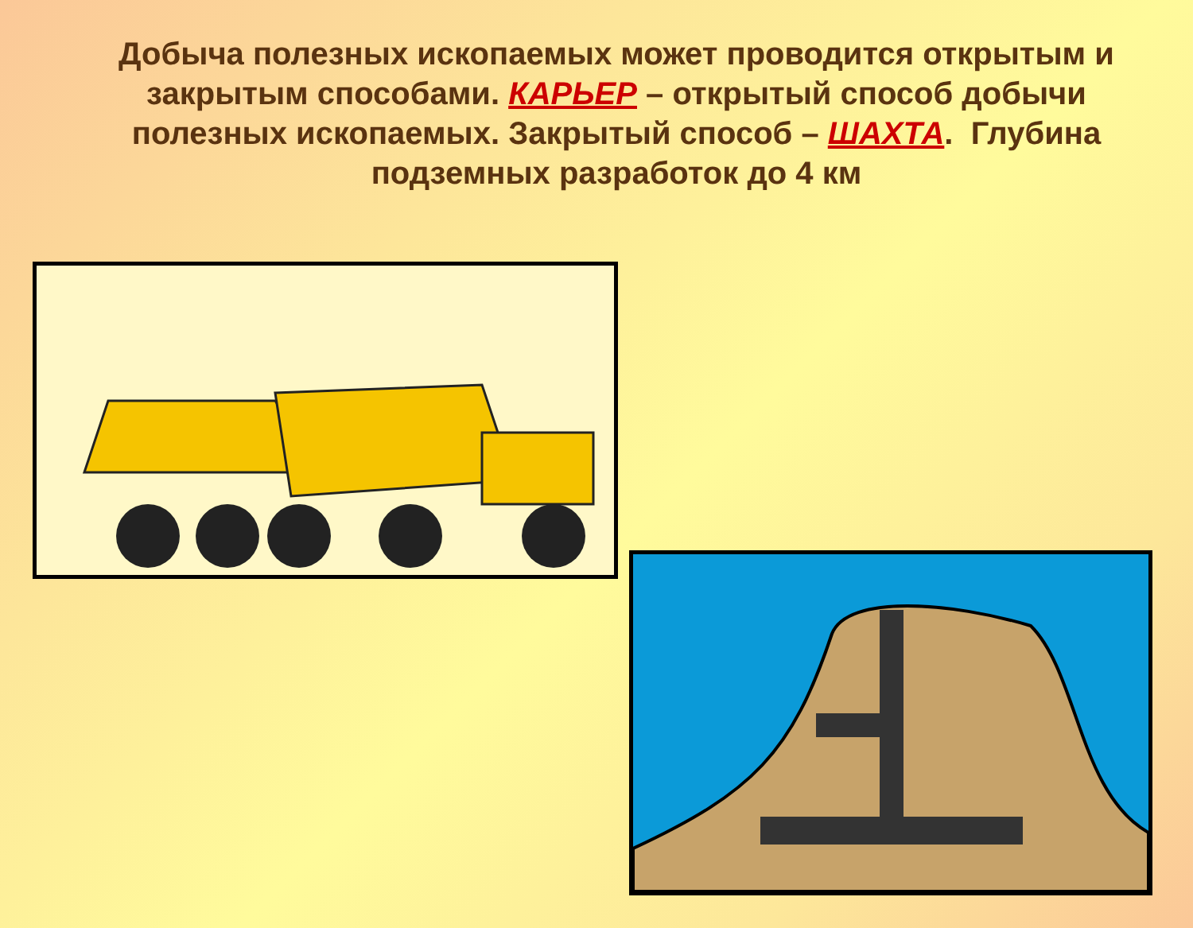Добыча полезных ископаемых может проводится открытым и закрытым способами. КАРЬЕР – открытый способ добычи полезных ископаемых. Закрытый способ – ШАХТА. Глубина подземных разработок до 4 км